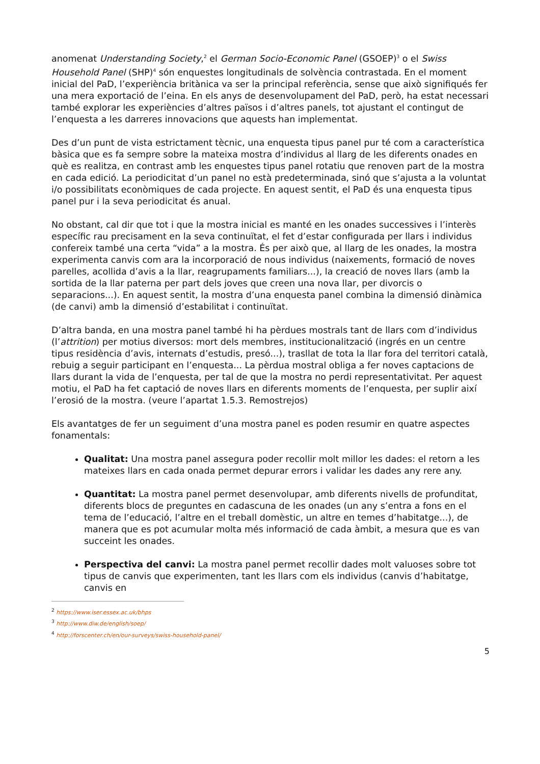anomenat Understanding Society,<sup>2</sup> el German Socio-Economic Panel (GSOEP)<sup>3</sup> o el Swiss Household Panel (SHP)<sup>4</sup> són enquestes longitudinals de solvència contrastada. En el moment inicial del PaD, l’experiència britànica va ser la principal referència, sense que això signifiqués fer una mera exportació de l’eina. En els anys de desenvolupament del PaD, però, ha estat necessari també explorar les experiències d’altres països i d’altres panels, tot ajustant el contingut de l’enquesta a les darreres innovacions que aquests han implementat.
Des d’un punt de vista estrictament tècnic, una enquesta tipus panel pur té com a característica bàsica que es fa sempre sobre la mateixa mostra d’individus al llarg de les diferents onades en què es realitza, en contrast amb les enquestes tipus panel rotatiu que renoven part de la mostra en cada edició. La periodicitat d’un panel no està predeterminada, sinó que s’ajusta a la voluntat i/o possibilitats econòmiques de cada projecte. En aquest sentit, el PaD és una enquesta tipus panel pur i la seva periodicitat és anual.
No obstant, cal dir que tot i que la mostra inicial es manté en les onades successives i l’interès específic rau precisament en la seva continuïtat, el fet d’estar configurada per llars i individus confereix també una certa “vida” a la mostra. És per això que, al llarg de les onades, la mostra experimenta canvis com ara la incorporació de nous individus (naixements, formació de noves parelles, acollida d’avis a la llar, reagrupaments familiars...), la creació de noves llars (amb la sortida de la llar paterna per part dels joves que creen una nova llar, per divorcis o separacions...). En aquest sentit, la mostra d’una enquesta panel combina la dimensió dinàmica (de canvi) amb la dimensió d’estabilitat i continuïtat.
D’altra banda, en una mostra panel també hi ha pèrdues mostrals tant de llars com d’individus (l’attrition) per motius diversos: mort dels membres, institucionalització (ingrés en un centre tipus residència d’avis, internats d’estudis, presó...), trasllat de tota la llar fora del territori català, rebuig a seguir participant en l’enquesta... La pèrdua mostral obliga a fer noves captacions de llars durant la vida de l’enquesta, per tal de que la mostra no perdi representativitat. Per aquest motiu, el PaD ha fet captació de noves llars en diferents moments de l’enquesta, per suplir així l’erosió de la mostra. (veure l’apartat 1.5.3. Remostrejos)
Els avantatges de fer un seguiment d’una mostra panel es poden resumir en quatre aspectes fonamentals:
Qualitat: Una mostra panel assegura poder recollir molt millor les dades: el retorn a les mateixes llars en cada onada permet depurar errors i validar les dades any rere any.
Quantitat: La mostra panel permet desenvolupar, amb diferents nivells de profunditat, diferents blocs de preguntes en cadascuna de les onades (un any s’entra a fons en el tema de l’educació, l’altre en el treball domèstic, un altre en temes d’habitatge...), de manera que es pot acumular molta més informació de cada àmbit, a mesura que es van succeint les onades.
Perspectiva del canvi: La mostra panel permet recollir dades molt valuoses sobre tot tipus de canvis que experimenten, tant les llars com els individus (canvis d’habitatge, canvis en
<sup>2</sup> https://www.iser.essex.ac.uk/bhps
<sup>3</sup> http://www.diw.de/english/soep/
<sup>4</sup> http://forscenter.ch/en/our-surveys/swiss-household-panel/
5